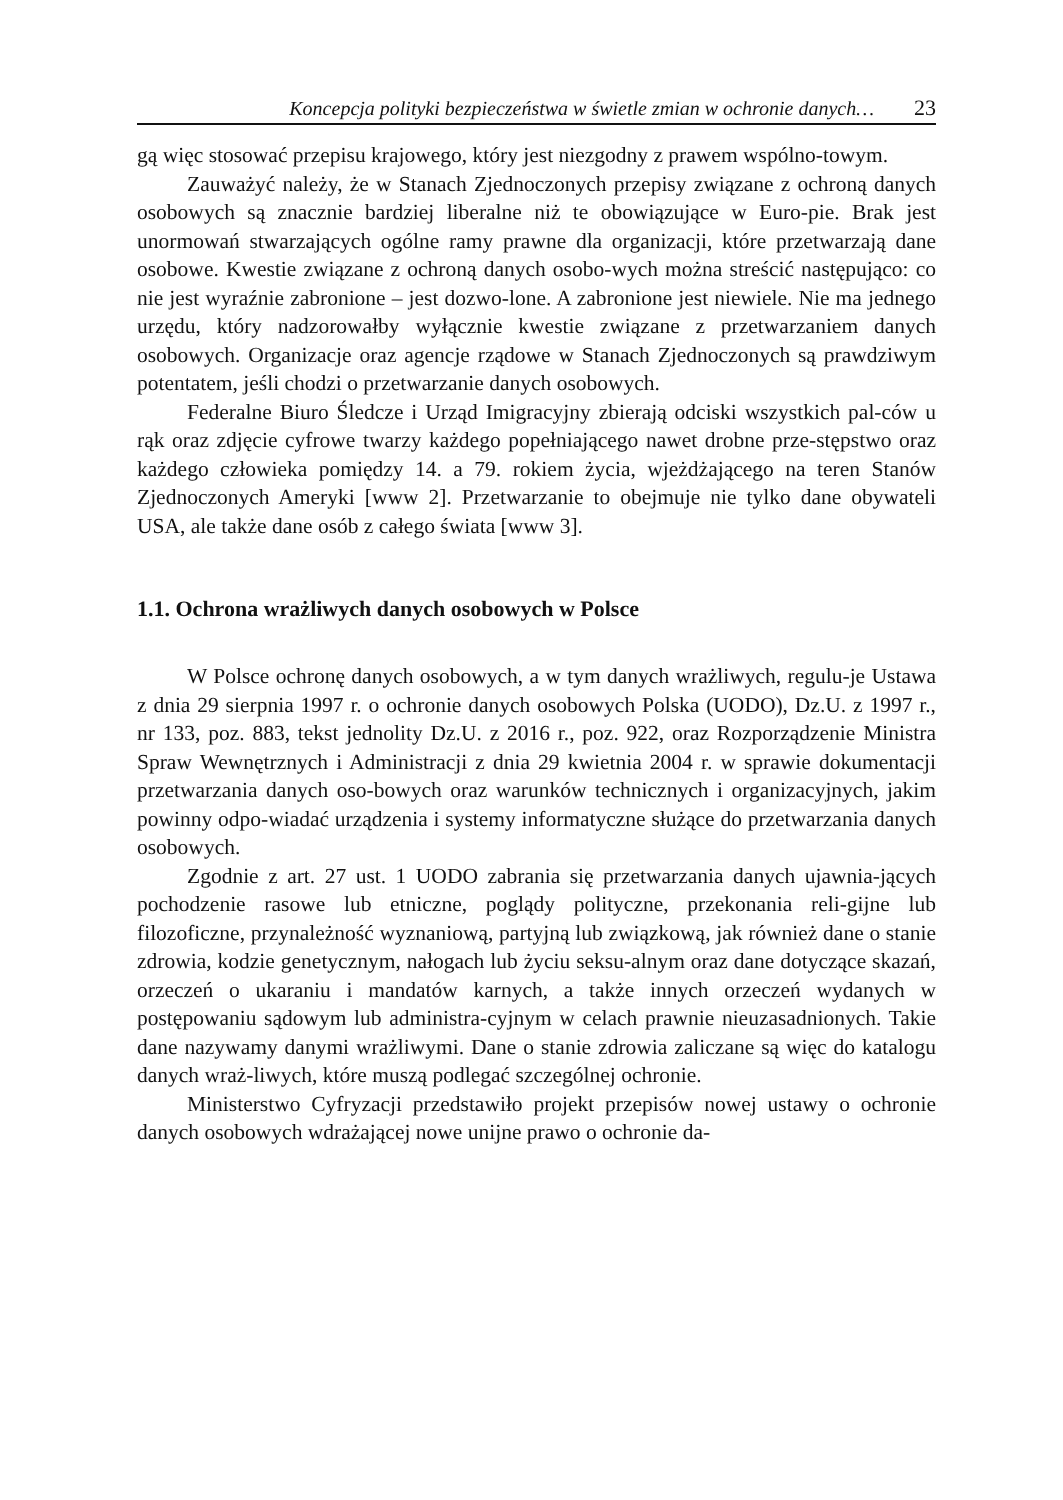Koncepcja polityki bezpieczeństwa w świetle zmian w ochronie danych… 23
gą więc stosować przepisu krajowego, który jest niezgodny z prawem wspólno-towym.
Zauważyć należy, że w Stanach Zjednoczonych przepisy związane z ochroną danych osobowych są znacznie bardziej liberalne niż te obowiązujące w Euro-pie. Brak jest unormowań stwarzających ogólne ramy prawne dla organizacji, które przetwarzają dane osobowe. Kwestie związane z ochroną danych osobo-wych można streścić następująco: co nie jest wyraźnie zabronione – jest dozwo-lone. A zabronione jest niewiele. Nie ma jednego urzędu, który nadzorowałby wyłącznie kwestie związane z przetwarzaniem danych osobowych. Organizacje oraz agencje rządowe w Stanach Zjednoczonych są prawdziwym potentatem, jeśli chodzi o przetwarzanie danych osobowych.
Federalne Biuro Śledcze i Urząd Imigracyjny zbierają odciski wszystkich pal-ców u rąk oraz zdjęcie cyfrowe twarzy każdego popełniającego nawet drobne prze-stępstwo oraz każdego człowieka pomiędzy 14. a 79. rokiem życia, wjeżdżającego na teren Stanów Zjednoczonych Ameryki [www 2]. Przetwarzanie to obejmuje nie tylko dane obywateli USA, ale także dane osób z całego świata [www 3].
1.1. Ochrona wrażliwych danych osobowych w Polsce
W Polsce ochronę danych osobowych, a w tym danych wrażliwych, regulu-je Ustawa z dnia 29 sierpnia 1997 r. o ochronie danych osobowych Polska (UODO), Dz.U. z 1997 r., nr 133, poz. 883, tekst jednolity Dz.U. z 2016 r., poz. 922, oraz Rozporządzenie Ministra Spraw Wewnętrznych i Administracji z dnia 29 kwietnia 2004 r. w sprawie dokumentacji przetwarzania danych oso-bowych oraz warunków technicznych i organizacyjnych, jakim powinny odpo-wiadać urządzenia i systemy informatyczne służące do przetwarzania danych osobowych.
Zgodnie z art. 27 ust. 1 UODO zabrania się przetwarzania danych ujawnia-jących pochodzenie rasowe lub etniczne, poglądy polityczne, przekonania reli-gijne lub filozoficzne, przynależność wyznaniową, partyjną lub związkową, jak również dane o stanie zdrowia, kodzie genetycznym, nałogach lub życiu seksu-alnym oraz dane dotyczące skazań, orzeczeń o ukaraniu i mandatów karnych, a także innych orzeczeń wydanych w postępowaniu sądowym lub administra-cyjnym w celach prawnie nieuzasadnionych. Takie dane nazywamy danymi wrażliwymi. Dane o stanie zdrowia zaliczane są więc do katalogu danych wraż-liwych, które muszą podlegać szczególnej ochronie.
Ministerstwo Cyfryzacji przedstawiło projekt przepisów nowej ustawy o ochronie danych osobowych wdrażającej nowe unijne prawo o ochronie da-